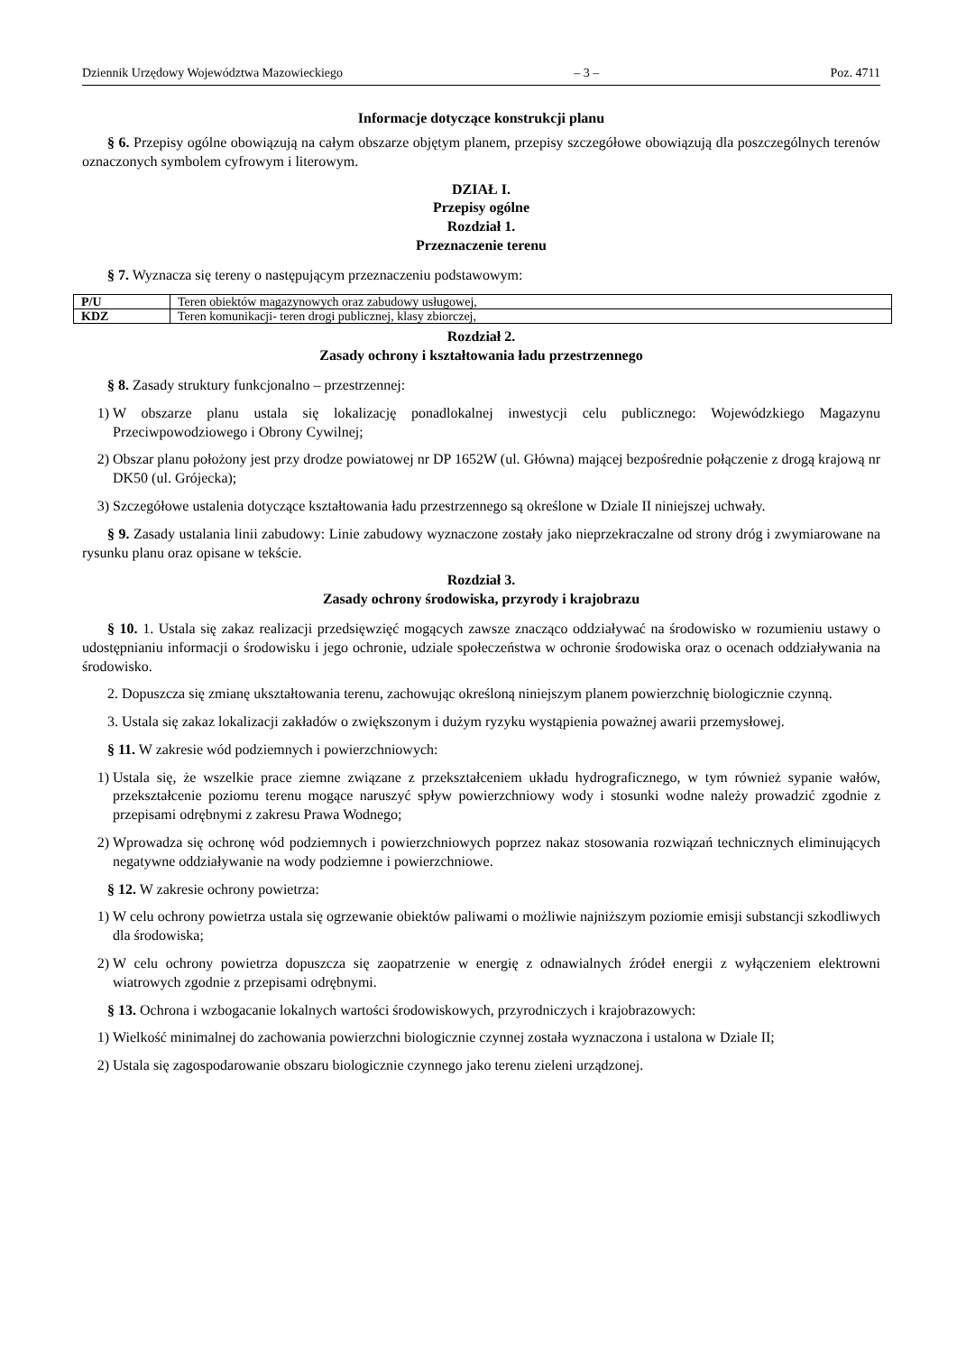Dziennik Urzędowy Województwa Mazowieckiego – 3 – Poz. 4711
Informacje dotyczące konstrukcji planu
§ 6. Przepisy ogólne obowiązują na całym obszarze objętym planem, przepisy szczegółowe obowiązują dla poszczególnych terenów oznaczonych symbolem cyfrowym i literowym.
DZIAŁ I.
Przepisy ogólne
Rozdział 1.
Przeznaczenie terenu
§ 7. Wyznacza się tereny o następującym przeznaczeniu podstawowym:
| P/U | Teren obiektów magazynowych oraz zabudowy usługowej, |
| KDZ | Teren komunikacji- teren drogi publicznej, klasy zbiorczej, |
Rozdział 2.
Zasady ochrony i kształtowania ładu przestrzennego
§ 8. Zasady struktury funkcjonalno – przestrzennej:
1) W obszarze planu ustala się lokalizację ponadlokalnej inwestycji celu publicznego: Wojewódzkiego Magazynu Przeciwpowodziowego i Obrony Cywilnej;
2) Obszar planu położony jest przy drodze powiatowej nr DP 1652W (ul. Główna) mającej bezpośrednie połączenie z drogą krajową nr DK50 (ul. Grójecka);
3) Szczegółowe ustalenia dotyczące kształtowania ładu przestrzennego są określone w Dziale II niniejszej uchwały.
§ 9. Zasady ustalania linii zabudowy: Linie zabudowy wyznaczone zostały jako nieprzekraczalne od strony dróg i zwymiarowane na rysunku planu oraz opisane w tekście.
Rozdział 3.
Zasady ochrony środowiska, przyrody i krajobrazu
§ 10. 1. Ustala się zakaz realizacji przedsięwzięć mogących zawsze znacząco oddziaływać na środowisko w rozumieniu ustawy o udostępnianiu informacji o środowisku i jego ochronie, udziale społeczeństwa w ochronie środowiska oraz o ocenach oddziaływania na środowisko.
2. Dopuszcza się zmianę ukształtowania terenu, zachowując określoną niniejszym planem powierzchnię biologicznie czynną.
3. Ustala się zakaz lokalizacji zakładów o zwiększonym i dużym ryzyku wystąpienia poważnej awarii przemysłowej.
§ 11. W zakresie wód podziemnych i powierzchniowych:
1) Ustala się, że wszelkie prace ziemne związane z przekształceniem układu hydrograficznego, w tym również sypanie wałów, przekształcenie poziomu terenu mogące naruszyć spływ powierzchniowy wody i stosunki wodne należy prowadzić zgodnie z przepisami odrębnymi z zakresu Prawa Wodnego;
2) Wprowadza się ochronę wód podziemnych i powierzchniowych poprzez nakaz stosowania rozwiązań technicznych eliminujących negatywne oddziaływanie na wody podziemne i powierzchniowe.
§ 12. W zakresie ochrony powietrza:
1) W celu ochrony powietrza ustala się ogrzewanie obiektów paliwami o możliwie najniższym poziomie emisji substancji szkodliwych dla środowiska;
2) W celu ochrony powietrza dopuszcza się zaopatrzenie w energię z odnawialnych źródeł energii z wyłączeniem elektrowni wiatrowych zgodnie z przepisami odrębnymi.
§ 13. Ochrona i wzbogacanie lokalnych wartości środowiskowych, przyrodniczych i krajobrazowych:
1) Wielkość minimalnej do zachowania powierzchni biologicznie czynnej została wyznaczona i ustalona w Dziale II;
2) Ustala się zagospodarowanie obszaru biologicznie czynnego jako terenu zieleni urządzonej.